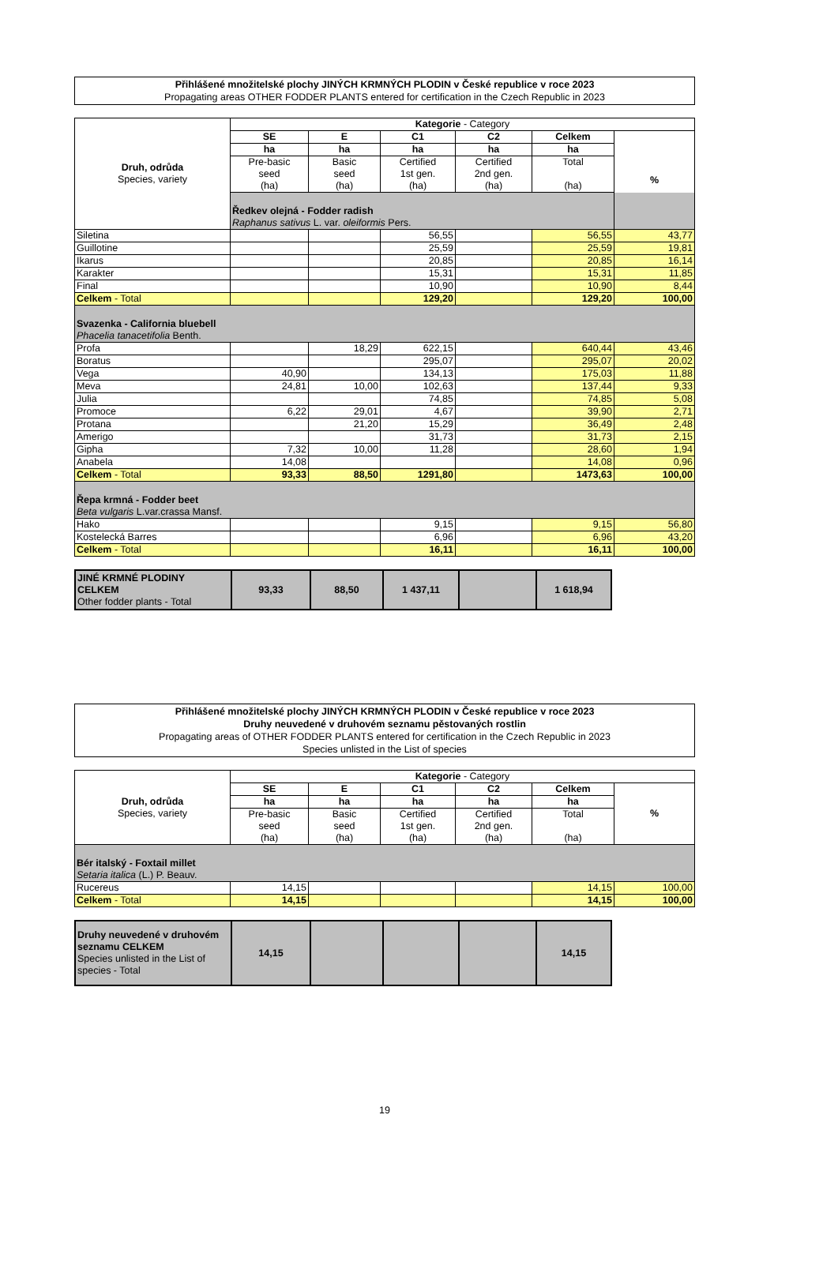Přihlášené množitelské plochy JINÝCH KRMNÝCH PLODIN v České republice v roce 2023
Propagating areas OTHER FODDER PLANTS entered for certification in the Czech Republic in 2023
| Druh, odrůda Species, variety | Kategorie - Category | | | | | |
| --- | --- | --- | --- | --- | --- | --- |
| | SE | E | C1 | C2 | Celkem | % |
| | ha | ha | ha | ha | ha | |
| | Pre-basic seed (ha) | Basic seed (ha) | Certified 1st gen. (ha) | Certified 2nd gen. (ha) | Total (ha) | |
| | Ředkev olejná - Fodder radish Raphanus sativus L. var. oleiformis Pers. | | | | | |
| Siletina | | | 56,55 | | 56,55 | 43,77 |
| Guillotine | | | 25,59 | | 25,59 | 19,81 |
| Ikarus | | | 20,85 | | 20,85 | 16,14 |
| Karakter | | | 15,31 | | 15,31 | 11,85 |
| Final | | | 10,90 | | 10,90 | 8,44 |
| Celkem - Total | | | 129,20 | | 129,20 | 100,00 |
| Svazenka - California bluebell Phacelia tanacetifolia Benth. | | | | | | |
| Profa | | 18,29 | 622,15 | | 640,44 | 43,46 |
| Boratus | | | 295,07 | | 295,07 | 20,02 |
| Vega | 40,90 | | 134,13 | | 175,03 | 11,88 |
| Meva | 24,81 | 10,00 | 102,63 | | 137,44 | 9,33 |
| Julia | | | 74,85 | | 74,85 | 5,08 |
| Promoce | 6,22 | 29,01 | 4,67 | | 39,90 | 2,71 |
| Protana | | 21,20 | 15,29 | | 36,49 | 2,48 |
| Amerigo | | | 31,73 | | 31,73 | 2,15 |
| Gipha | 7,32 | 10,00 | 11,28 | | 28,60 | 1,94 |
| Anabela | 14,08 | | | | 14,08 | 0,96 |
| Celkem - Total | 93,33 | 88,50 | 1291,80 | | 1473,63 | 100,00 |
| Řepa krmná - Fodder beet Beta vulgaris L.var.crassa Mansf. | | | | | | |
| Hako | | | 9,15 | | 9,15 | 56,80 |
| Kostelecká Barres | | | 6,96 | | 6,96 | 43,20 |
| Celkem - Total | | | 16,11 | | 16,11 | 100,00 |
| JINÉ KRMNÉ PLODINY CELKEM Other fodder plants - Total | 93,33 | 88,50 | 1 437,11 | | 1 618,94 |
Přihlášené množitelské plochy JINÝCH KRMNÝCH PLODIN v České republice v roce 2023
Druhy neuvedené v druhovém seznamu pěstovaných rostlin
Propagating areas of OTHER FODDER PLANTS entered for certification in the Czech Republic in 2023
Species unlisted in the List of species
| Druh, odrůda Species, variety | Kategorie - Category | | | | | |
| --- | --- | --- | --- | --- | --- | --- |
| | SE | E | C1 | C2 | Celkem | % |
| | ha | ha | ha | ha | ha | |
| | Pre-basic seed (ha) | Basic seed (ha) | Certified 1st gen. (ha) | Certified 2nd gen. (ha) | Total (ha) | |
| Bér italský - Foxtail millet Setaria italica (L.) P. Beauv. | | | | | | |
| Rucereus | 14,15 | | | | 14,15 | 100,00 |
| Celkem - Total | 14,15 | | | | 14,15 | 100,00 |
| Druhy neuvedené v druhovém seznamu CELKEM Species unlisted in the List of species - Total | 14,15 | | | | 14,15 |
19